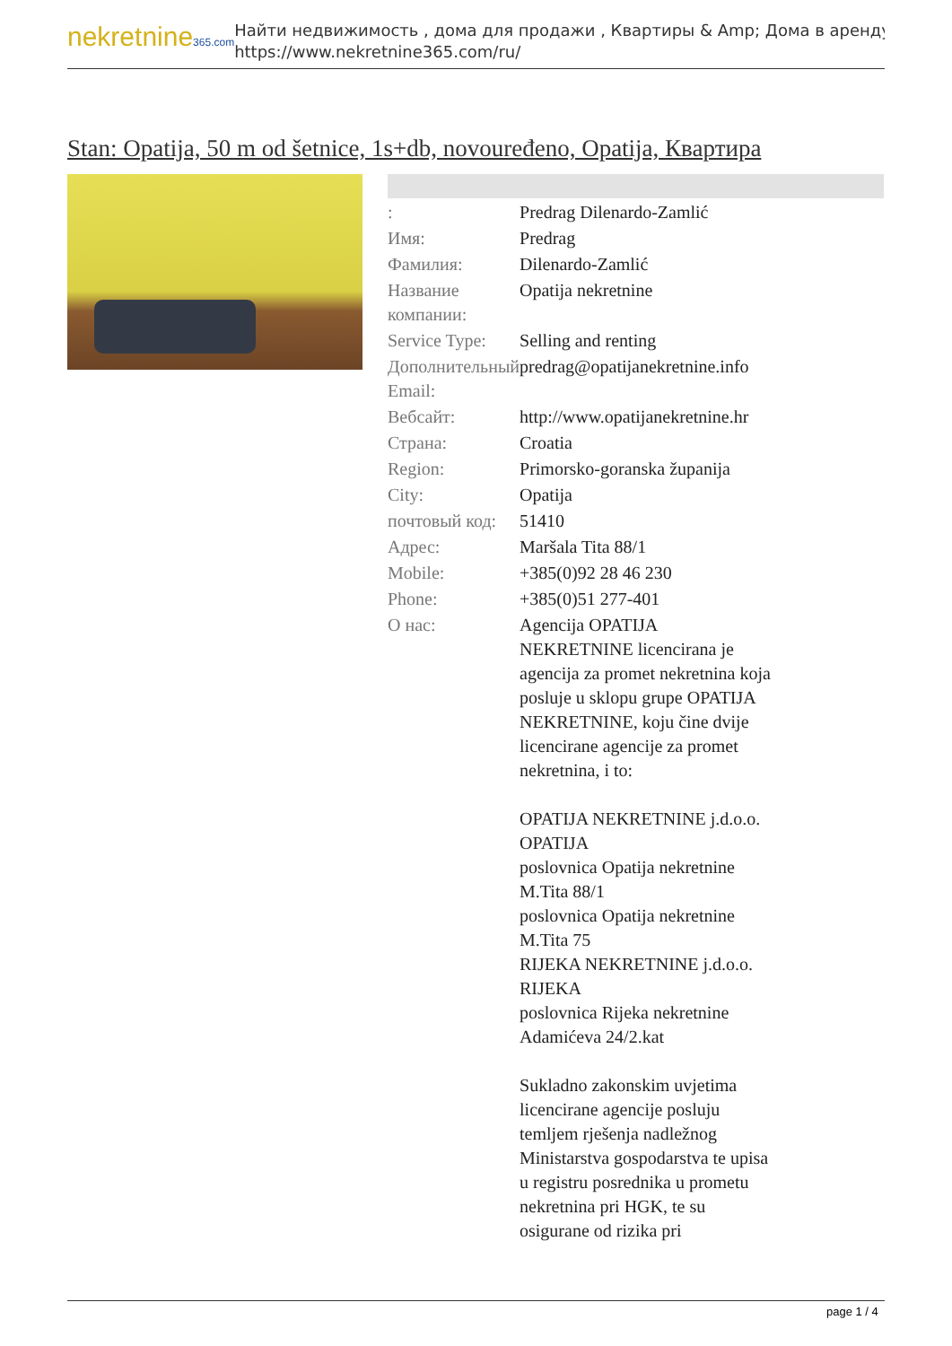nekretnine365.com
Найти недвижимость , дома для продажи , Квартиры & Amp; Дома в аренду
https://www.nekretnine365.com/ru/
Stan: Opatija, 50 m od šetnice, 1s+db, novouređeno, Opatija, Квартира
| : | Predrag Dilenardo-Zamlić |
| Имя: | Predrag |
| Фамилия: | Dilenardo-Zamlić |
| Название компании: | Opatija nekretnine |
| Service Type: | Selling and renting |
| Дополнительный Email: | predrag@opatijanekretnine.info |
| Вебсайт: | http://www.opatijanekretnine.hr |
| Страна: | Croatia |
| Region: | Primorsko-goranska županija |
| City: | Opatija |
| почтовый код: | 51410 |
| Адрес: | Maršala Tita 88/1 |
| Mobile: | +385(0)92 28 46 230 |
| Phone: | +385(0)51 277-401 |
| О нас: | Agencija OPATIJA NEKRETNINE licencirana je agencija za promet nekretnina koja posluje u sklopu grupe OPATIJA NEKRETNINE, koju čine dvije licencirane agencije za promet nekretnina, i to: OPATIJA NEKRETNINE j.d.o.o. OPATIJA poslovnica Opatija nekretnine M.Tita 88/1 poslovnica Opatija nekretnine M.Tita 75 RIJEKA NEKRETNINE j.d.o.o. RIJEKA poslovnica Rijeka nekretnine Adamićeva 24/2.kat Sukladno zakonskim uvjetima licencirane agencije posluju temljem rješenja nadležnog Ministarstva gospodarstva te upisa u registru posrednika u prometu nekretnina pri HGK, te su osigurane od rizika pri |
page 1 / 4